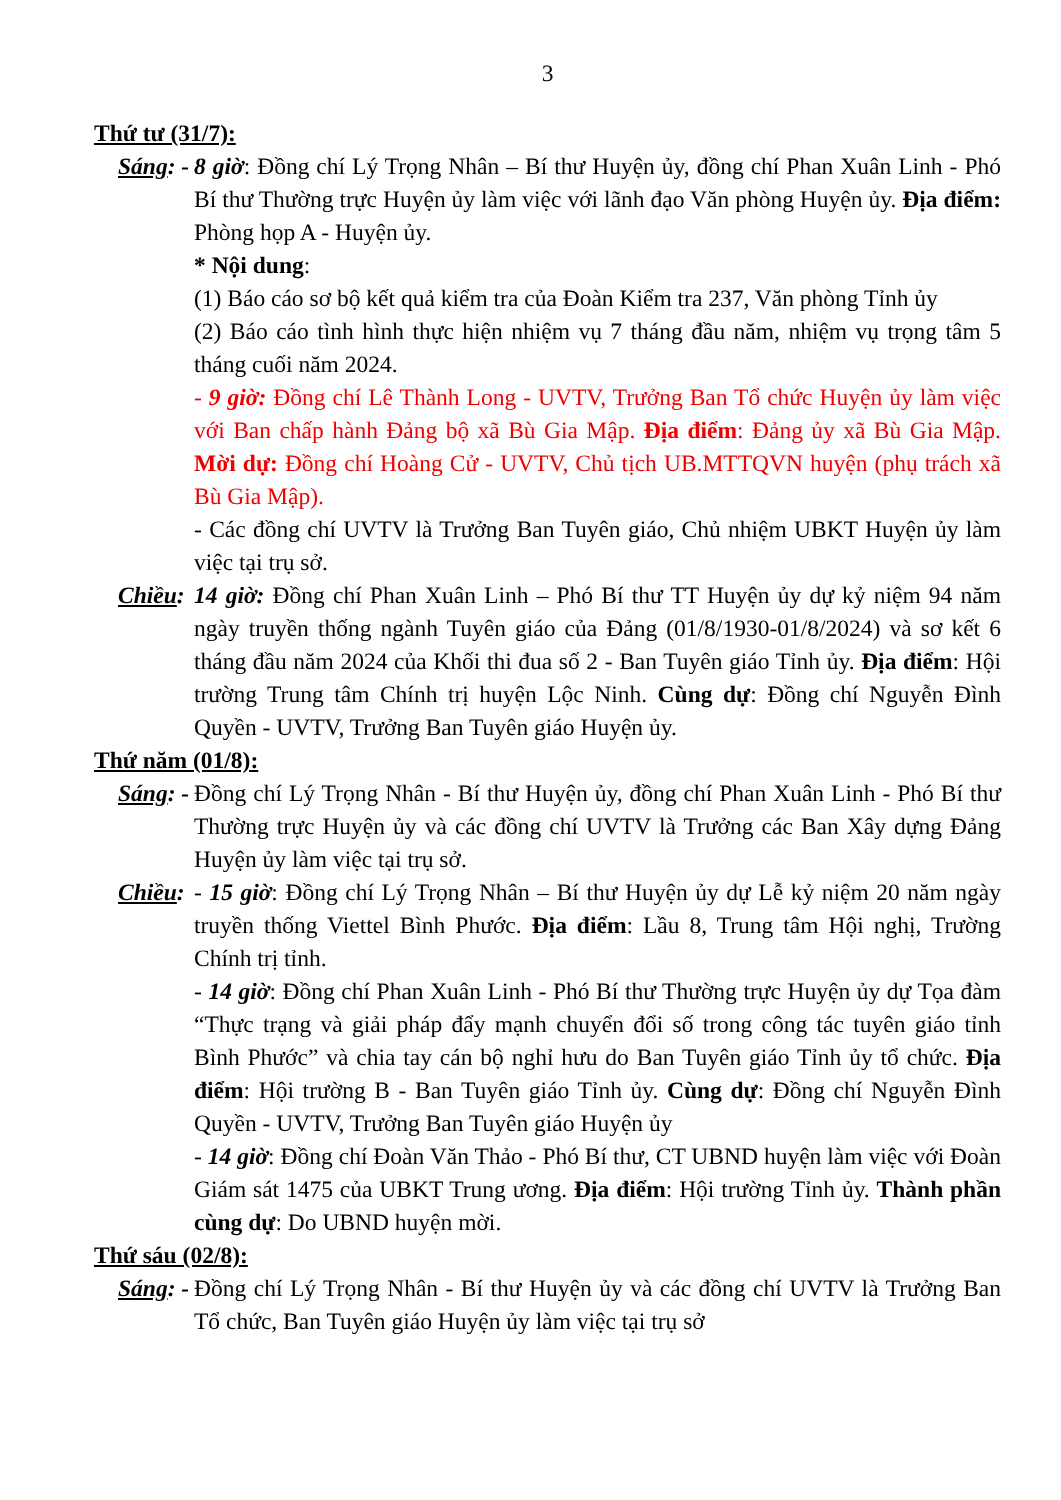3
Thứ tư (31/7):
Sáng: - 8 giờ: Đồng chí Lý Trọng Nhân – Bí thư Huyện ủy, đồng chí Phan Xuân Linh - Phó Bí thư Thường trực Huyện ủy làm việc với lãnh đạo Văn phòng Huyện ủy. Địa điểm: Phòng họp A - Huyện ủy.
* Nội dung:
(1) Báo cáo sơ bộ kết quả kiểm tra của Đoàn Kiểm tra 237, Văn phòng Tỉnh ủy
(2) Báo cáo tình hình thực hiện nhiệm vụ 7 tháng đầu năm, nhiệm vụ trọng tâm 5 tháng cuối năm 2024.
- 9 giờ: Đồng chí Lê Thành Long - UVTV, Trưởng Ban Tổ chức Huyện ủy làm việc với Ban chấp hành Đảng bộ xã Bù Gia Mập. Địa điểm: Đảng ủy xã Bù Gia Mập. Mời dự: Đồng chí Hoàng Cử - UVTV, Chủ tịch UB.MTTQVN huyện (phụ trách xã Bù Gia Mập).
- Các đồng chí UVTV là Trưởng Ban Tuyên giáo, Chủ nhiệm UBKT Huyện ủy làm việc tại trụ sở.
Chiều: 14 giờ: Đồng chí Phan Xuân Linh – Phó Bí thư TT Huyện ủy dự kỷ niệm 94 năm ngày truyền thống ngành Tuyên giáo của Đảng (01/8/1930-01/8/2024) và sơ kết 6 tháng đầu năm 2024 của Khối thi đua số 2 - Ban Tuyên giáo Tỉnh ủy. Địa điểm: Hội trường Trung tâm Chính trị huyện Lộc Ninh. Cùng dự: Đồng chí Nguyễn Đình Quyền - UVTV, Trưởng Ban Tuyên giáo Huyện ủy.
Thứ năm (01/8):
Sáng: - Đồng chí Lý Trọng Nhân - Bí thư Huyện ủy, đồng chí Phan Xuân Linh - Phó Bí thư Thường trực Huyện ủy và các đồng chí UVTV là Trưởng các Ban Xây dựng Đảng Huyện ủy làm việc tại trụ sở.
Chiều: - 15 giờ: Đồng chí Lý Trọng Nhân – Bí thư Huyện ủy dự Lễ kỷ niệm 20 năm ngày truyền thống Viettel Bình Phước. Địa điểm: Lầu 8, Trung tâm Hội nghị, Trường Chính trị tỉnh.
- 14 giờ: Đồng chí Phan Xuân Linh - Phó Bí thư Thường trực Huyện ủy dự Tọa đàm “Thực trạng và giải pháp đẩy mạnh chuyển đổi số trong công tác tuyên giáo tỉnh Bình Phước” và chia tay cán bộ nghỉ hưu do Ban Tuyên giáo Tỉnh ủy tổ chức. Địa điểm: Hội trường B - Ban Tuyên giáo Tỉnh ủy. Cùng dự: Đồng chí Nguyễn Đình Quyền - UVTV, Trưởng Ban Tuyên giáo Huyện ủy
- 14 giờ: Đồng chí Đoàn Văn Thảo - Phó Bí thư, CT UBND huyện làm việc với Đoàn Giám sát 1475 của UBKT Trung ương. Địa điểm: Hội trường Tỉnh ủy. Thành phần cùng dự: Do UBND huyện mời.
Thứ sáu (02/8):
Sáng: - Đồng chí Lý Trọng Nhân - Bí thư Huyện ủy và các đồng chí UVTV là Trưởng Ban Tổ chức, Ban Tuyên giáo Huyện ủy làm việc tại trụ sở